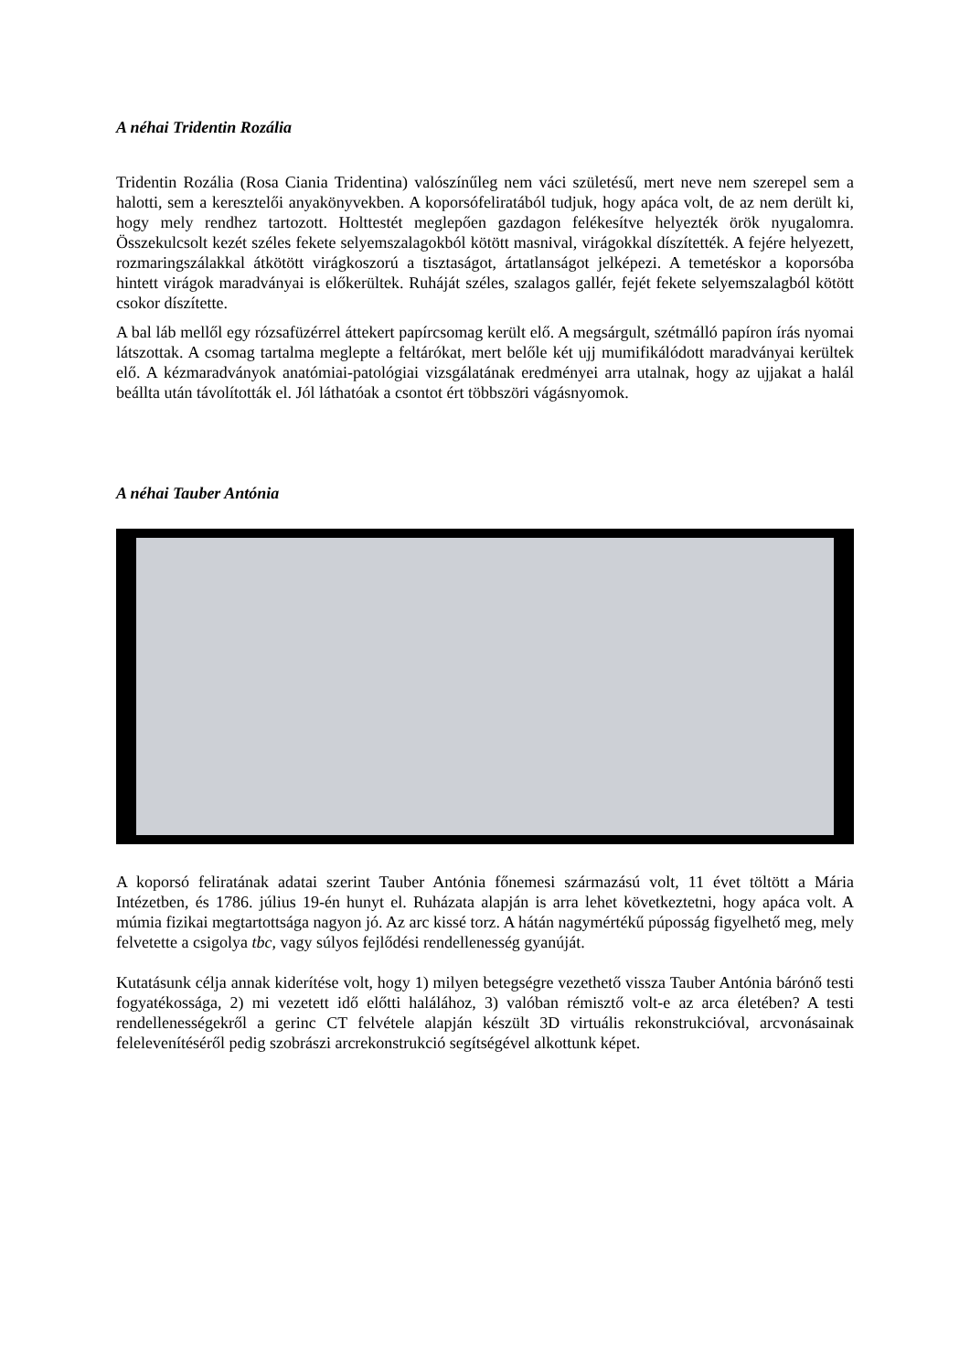A néhai Tridentin Rozália
Tridentin Rozália (Rosa Ciania Tridentina) valószínűleg nem váci születésű, mert neve nem szerepel sem a halotti, sem a keresztelői anyakönyvekben. A koporsófeliratából tudjuk, hogy apáca volt, de az nem derült ki, hogy mely rendhez tartozott. Holttestét meglepően gazdagon felékesítve helyezték örök nyugalomra. Összekulcsolt kezét széles fekete selyemszalagokból kötött masnival, virágokkal díszítették. A fejére helyezett, rozmaringszálakkal átkötött virágkoszorú a tisztaságot, ártatlanságot jelképezi. A temetéskor a koporsóba hintett virágok maradványai is előkerültek. Ruháját széles, szalagos gallér, fejét fekete selyemszalagból kötött csokor díszítette.
A bal láb mellől egy rózsafüzérrel áttekert papírcsomag került elő. A megsárgult, szétmálló papíron írás nyomai látszottak. A csomag tartalma meglepte a feltárókat, mert belőle két ujj mumifikálódott maradványai kerültek elő. A kézmaradványok anatómiai-patológiai vizsgálatának eredményei arra utalnak, hogy az ujjakat a halál beállta után távolították el. Jól láthatóak a csontot ért többszöri vágásnyomok.
A néhai Tauber Antónia
A koporsó feliratának adatai szerint Tauber Antónia főnemesi származású volt, 11 évet töltött a Mária Intézetben, és 1786. július 19-én hunyt el. Ruházata alapján is arra lehet következtetni, hogy apáca volt. A múmia fizikai megtartottsága nagyon jó. Az arc kissé torz. A hátán nagymértékű púposság figyelhető meg, mely felvetette a csigolya tbc, vagy súlyos fejlődési rendellenesség gyanúját.
Kutatásunk célja annak kiderítése volt, hogy 1) milyen betegségre vezethető vissza Tauber Antónia bárónő testi fogyatékossága, 2) mi vezetett idő előtti halálához, 3) valóban rémisztő volt-e az arca életében? A testi rendellenességekről a gerinc CT felvétele alapján készült 3D virtuális rekonstrukcióval, arcvonásainak felelevenítéséről pedig szobrászi arcrekonstrukció segítségével alkottunk képet.